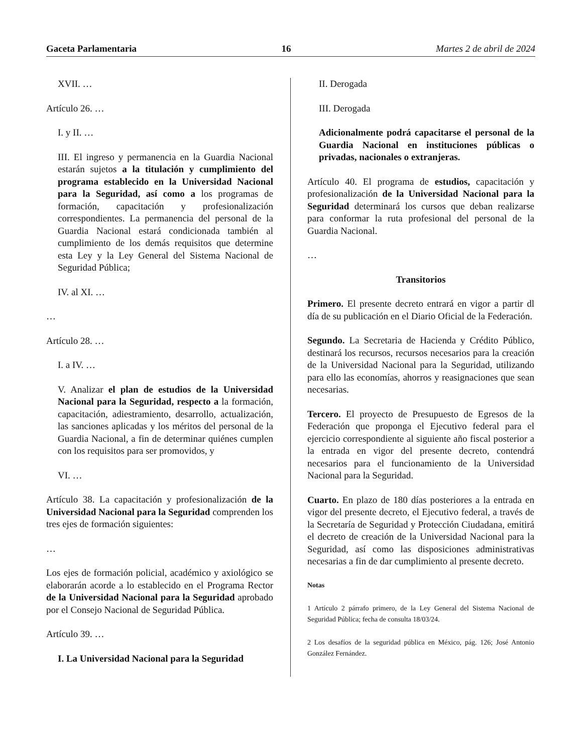Gaceta Parlamentaria 16 Martes 2 de abril de 2024
XVII. …
Artículo 26. …
I. y II. …
III. El ingreso y permanencia en la Guardia Nacional estarán sujetos a la titulación y cumplimiento del programa establecido en la Universidad Nacional para la Seguridad, así como a los programas de formación, capacitación y profesionalización correspondientes. La permanencia del personal de la Guardia Nacional estará condicionada también al cumplimiento de los demás requisitos que determine esta Ley y la Ley General del Sistema Nacional de Seguridad Pública;
IV. al XI. …
…
Artículo 28. …
I. a IV. …
V. Analizar el plan de estudios de la Universidad Nacional para la Seguridad, respecto a la formación, capacitación, adiestramiento, desarrollo, actualización, las sanciones aplicadas y los méritos del personal de la Guardia Nacional, a fin de determinar quiénes cumplen con los requisitos para ser promovidos, y
VI. …
Artículo 38. La capacitación y profesionalización de la Universidad Nacional para la Seguridad comprenden los tres ejes de formación siguientes:
…
Los ejes de formación policial, académico y axiológico se elaborarán acorde a lo establecido en el Programa Rector de la Universidad Nacional para la Seguridad aprobado por el Consejo Nacional de Seguridad Pública.
Artículo 39. …
I. La Universidad Nacional para la Seguridad
II. Derogada
III. Derogada
Adicionalmente podrá capacitarse el personal de la Guardia Nacional en instituciones públicas o privadas, nacionales o extranjeras.
Artículo 40. El programa de estudios, capacitación y profesionalización de la Universidad Nacional para la Seguridad determinará los cursos que deban realizarse para conformar la ruta profesional del personal de la Guardia Nacional.
…
Transitorios
Primero. El presente decreto entrará en vigor a partir dl día de su publicación en el Diario Oficial de la Federación.
Segundo. La Secretaria de Hacienda y Crédito Público, destinará los recursos, recursos necesarios para la creación de la Universidad Nacional para la Seguridad, utilizando para ello las economías, ahorros y reasignaciones que sean necesarias.
Tercero. El proyecto de Presupuesto de Egresos de la Federación que proponga el Ejecutivo federal para el ejercicio correspondiente al siguiente año fiscal posterior a la entrada en vigor del presente decreto, contendrá necesarios para el funcionamiento de la Universidad Nacional para la Seguridad.
Cuarto. En plazo de 180 días posteriores a la entrada en vigor del presente decreto, el Ejecutivo federal, a través de la Secretaría de Seguridad y Protección Ciudadana, emitirá el decreto de creación de la Universidad Nacional para la Seguridad, así como las disposiciones administrativas necesarias a fin de dar cumplimiento al presente decreto.
Notas
1 Artículo 2 párrafo primero, de la Ley General del Sistema Nacional de Seguridad Pública; fecha de consulta 18/03/24.
2 Los desafíos de la seguridad pública en México, pág. 126; José Antonio González Fernández.